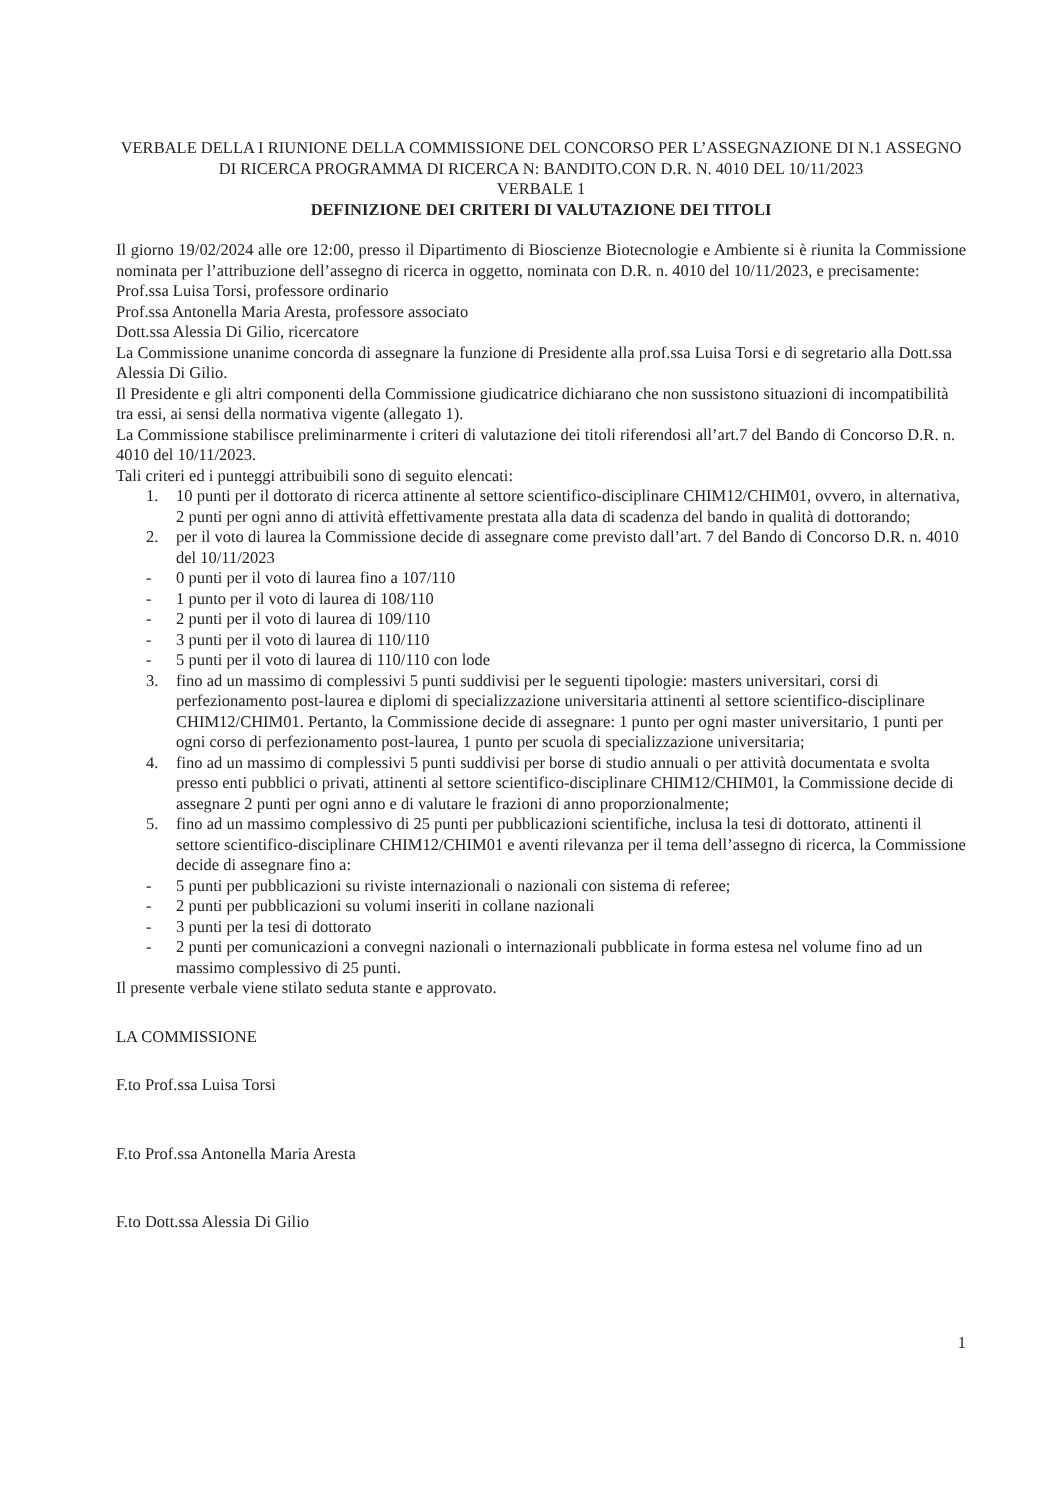VERBALE DELLA I RIUNIONE DELLA COMMISSIONE DEL CONCORSO PER L’ASSEGNAZIONE DI N.1 ASSEGNO DI RICERCA PROGRAMMA DI RICERCA N: BANDITO.CON D.R. N. 4010 DEL 10/11/2023
VERBALE 1
DEFINIZIONE DEI CRITERI DI VALUTAZIONE DEI TITOLI
Il giorno 19/02/2024 alle ore 12:00, presso il Dipartimento di Bioscienze Biotecnologie e Ambiente si è riunita la Commissione nominata per l’attribuzione dell’assegno di ricerca in oggetto, nominata con D.R. n. 4010 del 10/11/2023, e precisamente:
Prof.ssa Luisa Torsi, professore ordinario
Prof.ssa Antonella Maria Aresta, professore associato
Dott.ssa Alessia Di Gilio, ricercatore
La Commissione unanime concorda di assegnare la funzione di Presidente alla prof.ssa Luisa Torsi e di segretario alla Dott.ssa Alessia Di Gilio.
Il Presidente e gli altri componenti della Commissione giudicatrice dichiarano che non sussistono situazioni di incompatibilità tra essi, ai sensi della normativa vigente (allegato 1).
La Commissione stabilisce preliminarmente i criteri di valutazione dei titoli riferendosi all’art.7 del Bando di Concorso D.R. n. 4010 del 10/11/2023.
Tali criteri ed i punteggi attribuibili sono di seguito elencati:
1. 10 punti per il dottorato di ricerca attinente al settore scientifico-disciplinare CHIM12/CHIM01, ovvero, in alternativa, 2 punti per ogni anno di attività effettivamente prestata alla data di scadenza del bando in qualità di dottorando;
2. per il voto di laurea la Commissione decide di assegnare come previsto dall’art. 7 del Bando di Concorso D.R. n. 4010 del 10/11/2023
- 0 punti per il voto di laurea fino a 107/110
- 1 punto per il voto di laurea di 108/110
- 2 punti per il voto di laurea di 109/110
- 3 punti per il voto di laurea di 110/110
- 5 punti per il voto di laurea di 110/110 con lode
3. fino ad un massimo di complessivi 5 punti suddivisi per le seguenti tipologie: masters universitari, corsi di perfezionamento post-laurea e diplomi di specializzazione universitaria attinenti al settore scientifico-disciplinare CHIM12/CHIM01. Pertanto, la Commissione decide di assegnare: 1 punto per ogni master universitario, 1 punti per ogni corso di perfezionamento post-laurea, 1 punto per scuola di specializzazione universitaria;
4. fino ad un massimo di complessivi 5 punti suddivisi per borse di studio annuali o per attività documentata e svolta presso enti pubblici o privati, attinenti al settore scientifico-disciplinare CHIM12/CHIM01, la Commissione decide di assegnare 2 punti per ogni anno e di valutare le frazioni di anno proporzionalmente;
5. fino ad un massimo complessivo di 25 punti per pubblicazioni scientifiche, inclusa la tesi di dottorato, attinenti il settore scientifico-disciplinare CHIM12/CHIM01 e aventi rilevanza per il tema dell’assegno di ricerca, la Commissione decide di assegnare fino a:
- 5 punti per pubblicazioni su riviste internazionali o nazionali con sistema di referee;
- 2 punti per pubblicazioni su volumi inseriti in collane nazionali
- 3 punti per la tesi di dottorato
- 2 punti per comunicazioni a convegni nazionali o internazionali pubblicate in forma estesa nel volume fino ad un massimo complessivo di 25 punti.
Il presente verbale viene stilato seduta stante e approvato.
LA COMMISSIONE
F.to Prof.ssa Luisa Torsi
F.to Prof.ssa Antonella Maria Aresta
F.to Dott.ssa Alessia Di Gilio
1